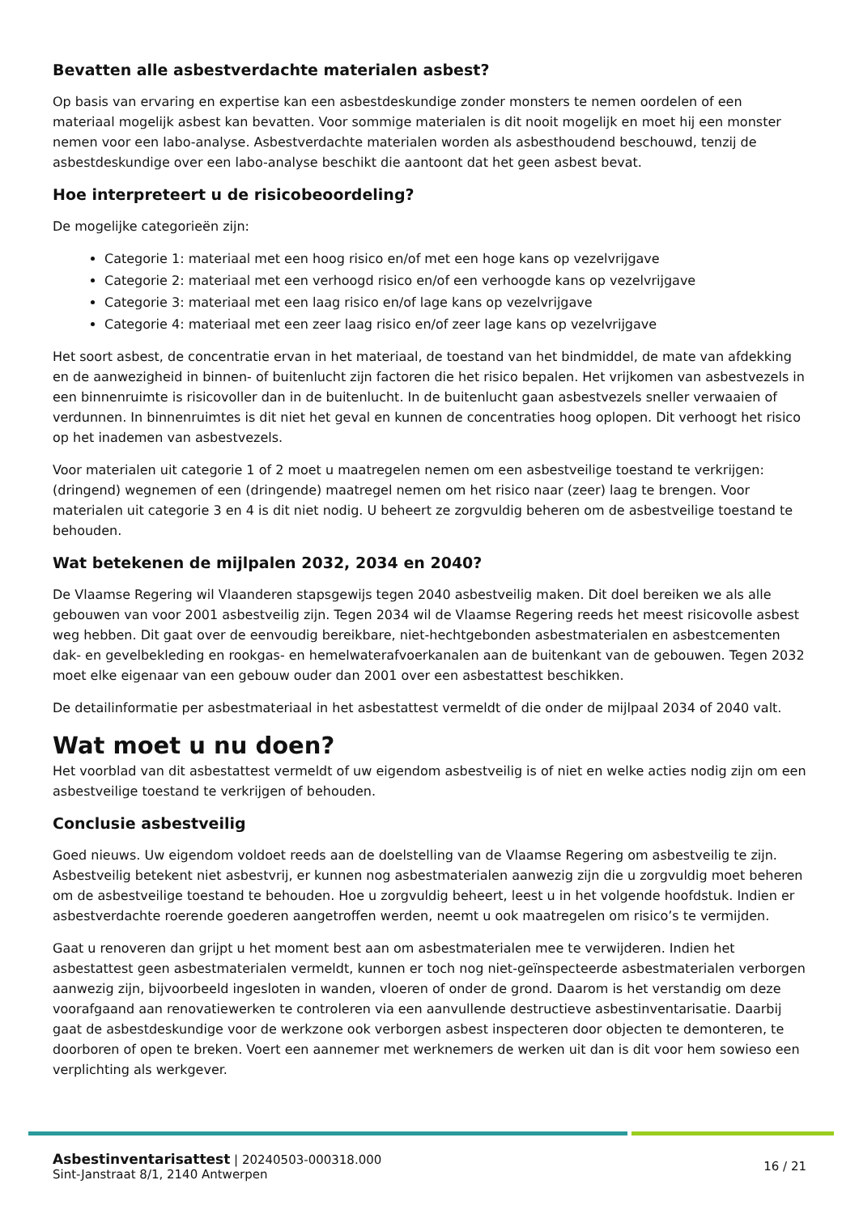Bevatten alle asbestverdachte materialen asbest?
Op basis van ervaring en expertise kan een asbestdeskundige zonder monsters te nemen oordelen of een materiaal mogelijk asbest kan bevatten. Voor sommige materialen is dit nooit mogelijk en moet hij een monster nemen voor een labo-analyse. Asbestverdachte materialen worden als asbesthoudend beschouwd, tenzij de asbestdeskundige over een labo-analyse beschikt die aantoont dat het geen asbest bevat.
Hoe interpreteert u de risicobeoordeling?
De mogelijke categorieën zijn:
Categorie 1: materiaal met een hoog risico en/of met een hoge kans op vezelvrijgave
Categorie 2: materiaal met een verhoogd risico en/of een verhoogde kans op vezelvrijgave
Categorie 3: materiaal met een laag risico en/of lage kans op vezelvrijgave
Categorie 4: materiaal met een zeer laag risico en/of zeer lage kans op vezelvrijgave
Het soort asbest, de concentratie ervan in het materiaal, de toestand van het bindmiddel, de mate van afdekking en de aanwezigheid in binnen- of buitenlucht zijn factoren die het risico bepalen. Het vrijkomen van asbestvezels in een binnenruimte is risicovoller dan in de buitenlucht. In de buitenlucht gaan asbestvezels sneller verwaaien of verdunnen. In binnenruimtes is dit niet het geval en kunnen de concentraties hoog oplopen. Dit verhoogt het risico op het inademen van asbestvezels.
Voor materialen uit categorie 1 of 2 moet u maatregelen nemen om een asbestveilige toestand te verkrijgen: (dringend) wegnemen of een (dringende) maatregel nemen om het risico naar (zeer) laag te brengen. Voor materialen uit categorie 3 en 4 is dit niet nodig. U beheert ze zorgvuldig beheren om de asbestveilige toestand te behouden.
Wat betekenen de mijlpalen 2032, 2034 en 2040?
De Vlaamse Regering wil Vlaanderen stapsgewijs tegen 2040 asbestveilig maken. Dit doel bereiken we als alle gebouwen van voor 2001 asbestveilig zijn. Tegen 2034 wil de Vlaamse Regering reeds het meest risicovolle asbest weg hebben. Dit gaat over de eenvoudig bereikbare, niet-hechtgebonden asbestmaterialen en asbestcementen dak- en gevelbekleding en rookgas- en hemelwaterafvoerkanalen aan de buitenkant van de gebouwen. Tegen 2032 moet elke eigenaar van een gebouw ouder dan 2001 over een asbestattest beschikken.
De detailinformatie per asbestmateriaal in het asbestattest vermeldt of die onder de mijlpaal 2034 of 2040 valt.
Wat moet u nu doen?
Het voorblad van dit asbestattest vermeldt of uw eigendom asbestveilig is of niet en welke acties nodig zijn om een asbestveilige toestand te verkrijgen of behouden.
Conclusie asbestveilig
Goed nieuws. Uw eigendom voldoet reeds aan de doelstelling van de Vlaamse Regering om asbestveilig te zijn. Asbestveilig betekent niet asbestvrij, er kunnen nog asbestmaterialen aanwezig zijn die u zorgvuldig moet beheren om de asbestveilige toestand te behouden. Hoe u zorgvuldig beheert, leest u in het volgende hoofdstuk. Indien er asbestverdachte roerende goederen aangetroffen werden, neemt u ook maatregelen om risico’s te vermijden.
Gaat u renoveren dan grijpt u het moment best aan om asbestmaterialen mee te verwijderen. Indien het asbestattest geen asbestmaterialen vermeldt, kunnen er toch nog niet-geïnspecteerde asbestmaterialen verborgen aanwezig zijn, bijvoorbeeld ingesloten in wanden, vloeren of onder de grond. Daarom is het verstandig om deze voorafgaand aan renovatiewerken te controleren via een aanvullende destructieve asbestinventarisatie. Daarbij gaat de asbestdeskundige voor de werkzone ook verborgen asbest inspecteren door objecten te demonteren, te doorboren of open te breken. Voert een aannemer met werknemers de werken uit dan is dit voor hem sowieso een verplichting als werkgever.
Asbestinventarisattest | 20240503-000318.000
Sint-Janstraat 8/1, 2140 Antwerpen
16 / 21